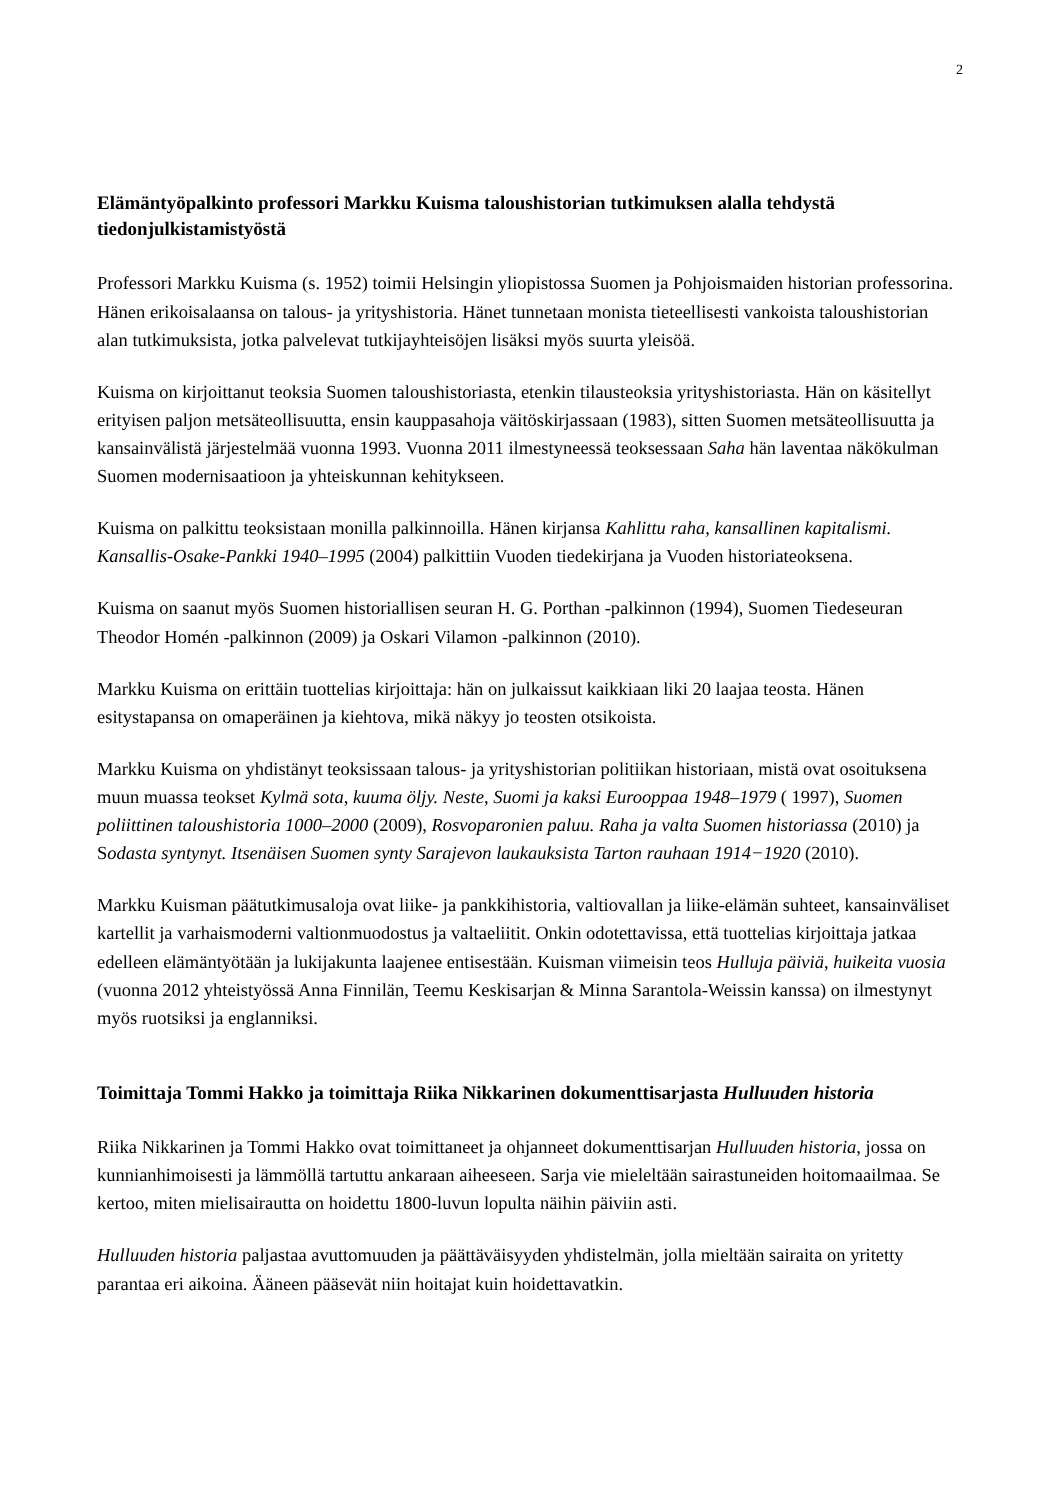2
Elämäntyöpalkinto professori Markku Kuisma taloushistorian tutkimuksen alalla tehdystä tiedonjulkistamistyöstä
Professori Markku Kuisma (s. 1952) toimii Helsingin yliopistossa Suomen ja Pohjoismaiden historian professorina. Hänen erikoisalaansa on talous- ja yrityshistoria. Hänet tunnetaan monista tieteellisesti vankoista taloushistorian alan tutkimuksista, jotka palvelevat tutkijayhteisöjen lisäksi myös suurta yleisöä.
Kuisma on kirjoittanut teoksia Suomen taloushistoriasta, etenkin tilausteoksia yrityshistoriasta. Hän on käsitellyt erityisen paljon metsäteollisuutta, ensin kauppasahoja väitöskirjassaan (1983), sitten Suomen metsäteollisuutta ja kansainvälistä järjestelmää vuonna 1993. Vuonna 2011 ilmestyneessä teoksessaan Saha hän laventaa näkökulman Suomen modernisaatioon ja yhteiskunnan kehitykseen.
Kuisma on palkittu teoksistaan monilla palkinnoilla. Hänen kirjansa Kahlittu raha, kansallinen kapitalismi. Kansallis-Osake-Pankki 1940–1995 (2004) palkittiin Vuoden tiedekirjana ja Vuoden historiateoksena.
Kuisma on saanut myös Suomen historiallisen seuran H. G. Porthan -palkinnon (1994), Suomen Tiedeseuran Theodor Homén -palkinnon (2009) ja Oskari Vilamon -palkinnon (2010).
Markku Kuisma on erittäin tuottelias kirjoittaja: hän on julkaissut kaikkiaan liki 20 laajaa teosta. Hänen esitystapansa on omaperäinen ja kiehtova, mikä näkyy jo teosten otsikoista.
Markku Kuisma on yhdistänyt teoksissaan talous- ja yrityshistorian politiikan historiaan, mistä ovat osoituksena muun muassa teokset Kylmä sota, kuuma öljy. Neste, Suomi ja kaksi Eurooppaa 1948–1979 ( 1997), Suomen poliittinen taloushistoria 1000–2000 (2009), Rosvoparonien paluu. Raha ja valta Suomen historiassa (2010) ja Sodasta syntynyt. Itsenäisen Suomen synty Sarajevon laukauksista Tarton rauhaan 1914−1920 (2010).
Markku Kuisman päätutkimusaloja ovat liike- ja pankkihistoria, valtiovallan ja liike-elämän suhteet, kansainväliset kartellit ja varhaismoderni valtionmuodostus ja valtaeliitit. Onkin odotettavissa, että tuottelias kirjoittaja jatkaa edelleen elämäntyötään ja lukijakunta laajenee entisestään. Kuisman viimeisin teos Hulluja päiviä, huikeita vuosia (vuonna 2012 yhteistyössä Anna Finnilän, Teemu Keskisarjan & Minna Sarantola-Weissin kanssa) on ilmestynyt myös ruotsiksi ja englanniksi.
Toimittaja Tommi Hakko ja toimittaja Riika Nikkarinen dokumenttisarjasta Hulluuden historia
Riika Nikkarinen ja Tommi Hakko ovat toimittaneet ja ohjanneet dokumenttisarjan Hulluuden historia, jossa on kunnianhimoisesti ja lämmöllä tartuttu ankaraan aiheeseen. Sarja vie mieleltään sairastuneiden hoitomaailmaa. Se kertoo, miten mielisairautta on hoidettu 1800-luvun lopulta näihin päiviin asti.
Hulluuden historia paljastaa avuttomuuden ja päättäväisyyden yhdistelmän, jolla mieltään sairaita on yritetty parantaa eri aikoina. Ääneen pääsevät niin hoitajat kuin hoidettavatkin.